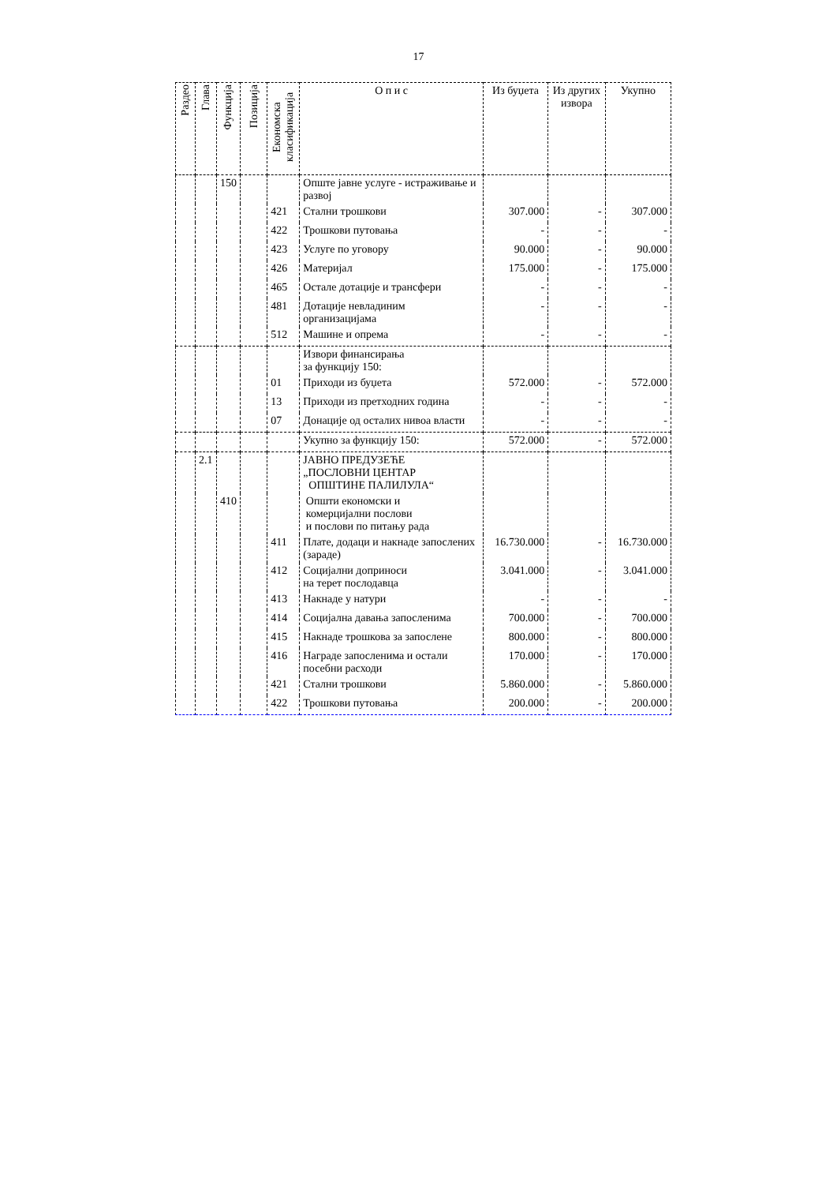17
| Раздео | Глава | Функција | Позиција | Економска класификација | О п и с | Из буџета | Из других извора | Укупно |
| --- | --- | --- | --- | --- | --- | --- | --- | --- |
| | | 150 | | | Опште јавне услуге - истраживање и развој | | | |
| | | | | 421 | Стални трошкови | 307.000 | - | 307.000 |
| | | | | 422 | Трошкови путовања | - | - | - |
| | | | | 423 | Услуге по уговору | 90.000 | - | 90.000 |
| | | | | 426 | Материјал | 175.000 | - | 175.000 |
| | | | | 465 | Остале дотације и трансфери | - | - | - |
| | | | | 481 | Дотације невладиним организацијама | - | - | - |
| | | | | 512 | Машине и опрема | - | - | - |
| | | | | | Извори финансирања за функцију 150: | | | |
| | | | | 01 | Приходи из буџета | 572.000 | - | 572.000 |
| | | | | 13 | Приходи из претходних година | - | - | - |
| | | | | 07 | Донације од осталих нивоа власти | - | - | - |
| | | | | | Укупно за функцију 150: | 572.000 | - | 572.000 |
| | 2.1 | | | | ЈАВНО ПРЕДУЗЕЋЕ „ПОСЛОВНИ ЦЕНТАР ОПШТИНЕ ПАЛИЛУЛА“ | | | |
| | | 410 | | | Општи економски и комерцијални послови и послови по питању рада | | | |
| | | | | 411 | Плате, додаци и накнаде запослених (зараде) | 16.730.000 | - | 16.730.000 |
| | | | | 412 | Социјални доприноси на терет послодавца | 3.041.000 | - | 3.041.000 |
| | | | | 413 | Накнаде у натури | - | - | - |
| | | | | 414 | Социјална давања запосленима | 700.000 | - | 700.000 |
| | | | | 415 | Накнаде трошкова за запослене | 800.000 | - | 800.000 |
| | | | | 416 | Награде запосленима и остали посебни расходи | 170.000 | - | 170.000 |
| | | | | 421 | Стални трошкови | 5.860.000 | - | 5.860.000 |
| | | | | 422 | Трошкови путовања | 200.000 | - | 200.000 |